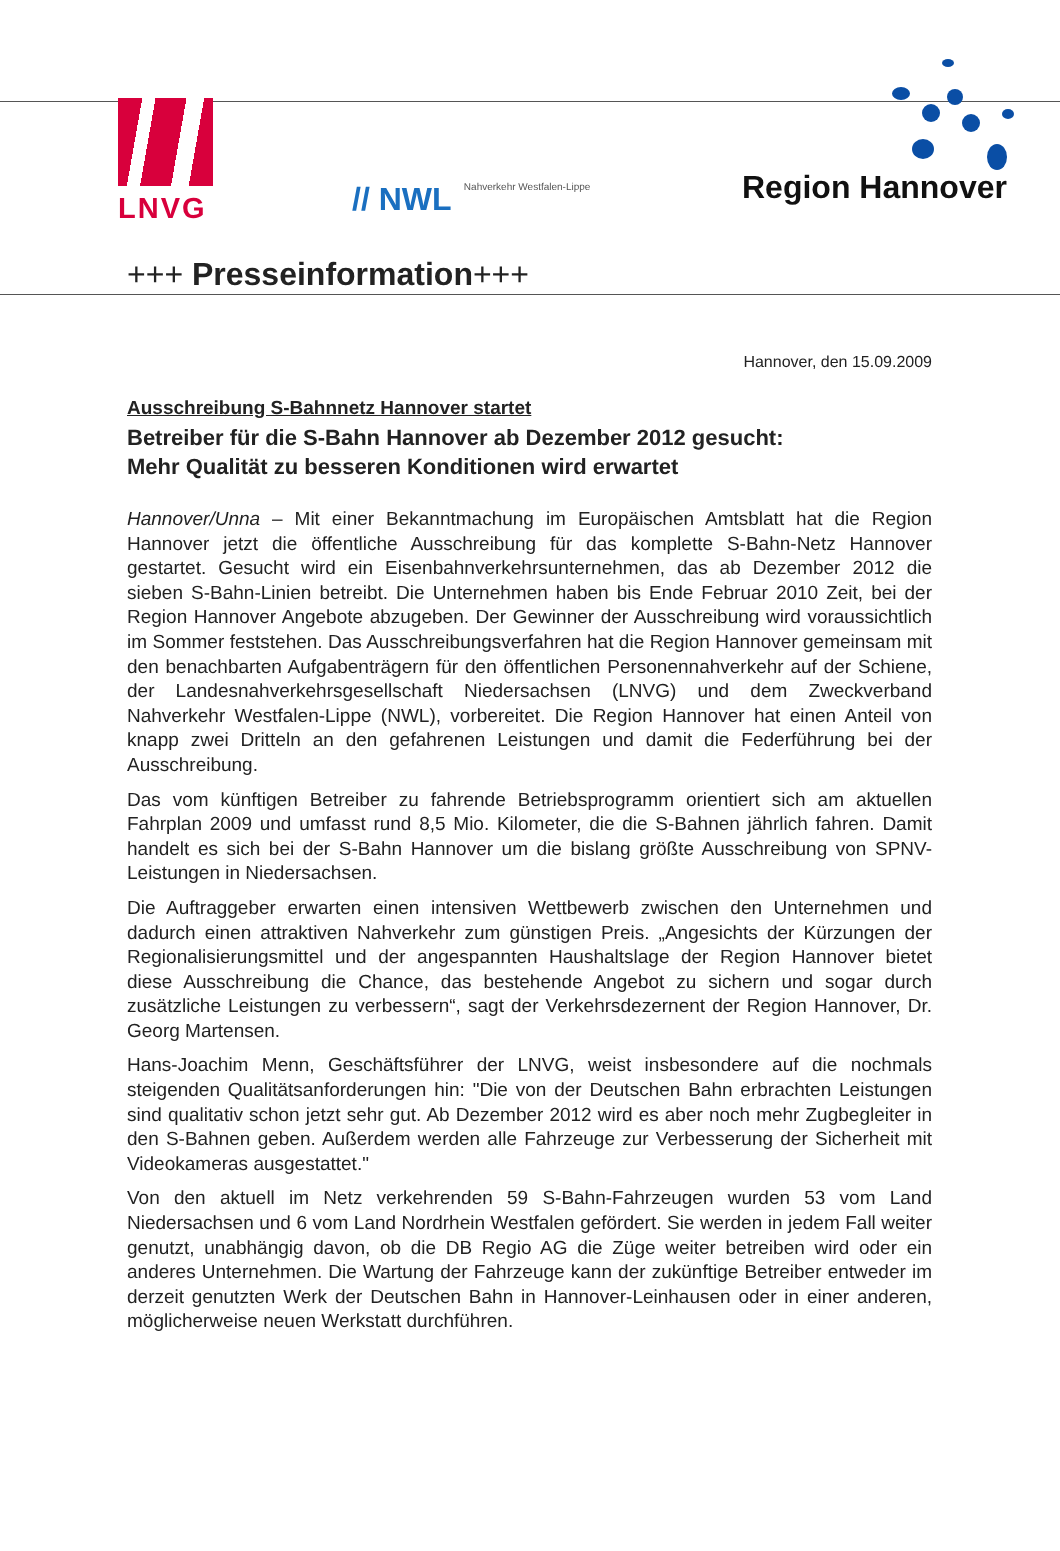LNVG
// NWL Nahverkehr Westfalen-Lippe
Region Hannover
+++ Presseinformation+++
Hannover, den 15.09.2009
Ausschreibung S-Bahnnetz Hannover startet
Betreiber für die S-Bahn Hannover ab Dezember 2012 gesucht:
Mehr Qualität zu besseren Konditionen wird erwartet
Hannover/Unna – Mit einer Bekanntmachung im Europäischen Amtsblatt hat die Region Hannover jetzt die öffentliche Ausschreibung für das komplette S-Bahn-Netz Hannover gestartet. Gesucht wird ein Eisenbahnverkehrsunternehmen, das ab Dezember 2012 die sieben S-Bahn-Linien betreibt. Die Unternehmen haben bis Ende Februar 2010 Zeit, bei der Region Hannover Angebote abzugeben. Der Gewinner der Ausschreibung wird voraussichtlich im Sommer feststehen. Das Ausschreibungsverfahren hat die Region Hannover gemeinsam mit den benachbarten Aufgabenträgern für den öffentlichen Personennahverkehr auf der Schiene, der Landesnahverkehrsgesellschaft Niedersachsen (LNVG) und dem Zweckverband Nahverkehr Westfalen-Lippe (NWL), vorbereitet. Die Region Hannover hat einen Anteil von knapp zwei Dritteln an den gefahrenen Leistungen und damit die Federführung bei der Ausschreibung.
Das vom künftigen Betreiber zu fahrende Betriebsprogramm orientiert sich am aktuellen Fahrplan 2009 und umfasst rund 8,5 Mio. Kilometer, die die S-Bahnen jährlich fahren. Damit handelt es sich bei der S-Bahn Hannover um die bislang größte Ausschreibung von SPNV-Leistungen in Niedersachsen.
Die Auftraggeber erwarten einen intensiven Wettbewerb zwischen den Unternehmen und dadurch einen attraktiven Nahverkehr zum günstigen Preis. „Angesichts der Kürzungen der Regionalisierungsmittel und der angespannten Haushaltslage der Region Hannover bietet diese Ausschreibung die Chance, das bestehende Angebot zu sichern und sogar durch zusätzliche Leistungen zu verbessern“, sagt der Verkehrsdezernent der Region Hannover, Dr. Georg Martensen.
Hans-Joachim Menn, Geschäftsführer der LNVG, weist insbesondere auf die nochmals steigenden Qualitätsanforderungen hin: "Die von der Deutschen Bahn erbrachten Leistungen sind qualitativ schon jetzt sehr gut. Ab Dezember 2012 wird es aber noch mehr Zugbegleiter in den S-Bahnen geben. Außerdem werden alle Fahrzeuge zur Verbesserung der Sicherheit mit Videokameras ausgestattet."
Von den aktuell im Netz verkehrenden 59 S-Bahn-Fahrzeugen wurden 53 vom Land Niedersachsen und 6 vom Land Nordrhein Westfalen gefördert. Sie werden in jedem Fall weiter genutzt, unabhängig davon, ob die DB Regio AG die Züge weiter betreiben wird oder ein anderes Unternehmen. Die Wartung der Fahrzeuge kann der zukünftige Betreiber entweder im derzeit genutzten Werk der Deutschen Bahn in Hannover-Leinhausen oder in einer anderen, möglicherweise neuen Werkstatt durchführen.